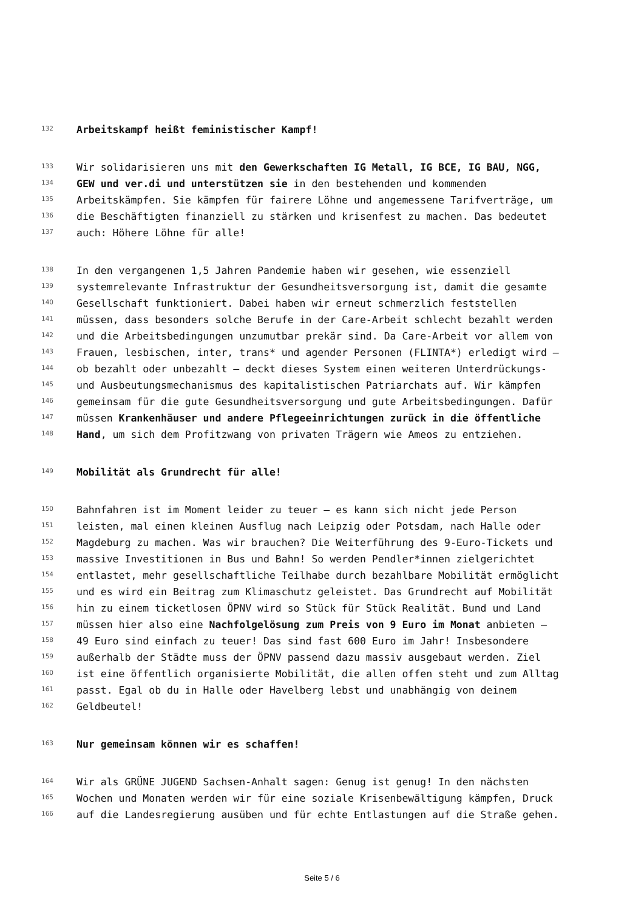132 Arbeitskampf heißt feministischer Kampf!
133 Wir solidarisieren uns mit den Gewerkschaften IG Metall, IG BCE, IG BAU, NGG,
134 GEW und ver.di und unterstützen sie in den bestehenden und kommenden
135 Arbeitskämpfen. Sie kämpfen für fairere Löhne und angemessene Tarifverträge, um
136 die Beschäftigten finanziell zu stärken und krisenfest zu machen. Das bedeutet
137 auch: Höhere Löhne für alle!
138 In den vergangenen 1,5 Jahren Pandemie haben wir gesehen, wie essenziell
139 systemrelevante Infrastruktur der Gesundheitsversorgung ist, damit die gesamte
140 Gesellschaft funktioniert. Dabei haben wir erneut schmerzlich feststellen
141 müssen, dass besonders solche Berufe in der Care-Arbeit schlecht bezahlt werden
142 und die Arbeitsbedingungen unzumutbar prekär sind. Da Care-Arbeit vor allem von
143 Frauen, lesbischen, inter, trans* und agender Personen (FLINTA*) erledigt wird –
144 ob bezahlt oder unbezahlt – deckt dieses System einen weiteren Unterdrückungs-
145 und Ausbeutungsmechanismus des kapitalistischen Patriarchats auf. Wir kämpfen
146 gemeinsam für die gute Gesundheitsversorgung und gute Arbeitsbedingungen. Dafür
147 müssen Krankenhäuser und andere Pflegeeinrichtungen zurück in die öffentliche
148 Hand, um sich dem Profitzwang von privaten Trägern wie Ameos zu entziehen.
149 Mobilität als Grundrecht für alle!
150 Bahnfahren ist im Moment leider zu teuer – es kann sich nicht jede Person
151 leisten, mal einen kleinen Ausflug nach Leipzig oder Potsdam, nach Halle oder
152 Magdeburg zu machen. Was wir brauchen? Die Weiterführung des 9-Euro-Tickets und
153 massive Investitionen in Bus und Bahn! So werden Pendler*innen zielgerichtet
154 entlastet, mehr gesellschaftliche Teilhabe durch bezahlbare Mobilität ermöglicht
155 und es wird ein Beitrag zum Klimaschutz geleistet. Das Grundrecht auf Mobilität
156 hin zu einem ticketlosen ÖPNV wird so Stück für Stück Realität. Bund und Land
157 müssen hier also eine Nachfolgelösung zum Preis von 9 Euro im Monat anbieten –
158 49 Euro sind einfach zu teuer! Das sind fast 600 Euro im Jahr! Insbesondere
159 außerhalb der Städte muss der ÖPNV passend dazu massiv ausgebaut werden. Ziel
160 ist eine öffentlich organisierte Mobilität, die allen offen steht und zum Alltag
161 passt. Egal ob du in Halle oder Havelberg lebst und unabhängig von deinem
162 Geldbeutel!
163 Nur gemeinsam können wir es schaffen!
164 Wir als GRÜNE JUGEND Sachsen-Anhalt sagen: Genug ist genug! In den nächsten
165 Wochen und Monaten werden wir für eine soziale Krisenbewältigung kämpfen, Druck
166 auf die Landesregierung ausüben und für echte Entlastungen auf die Straße gehen.
Seite 5 / 6